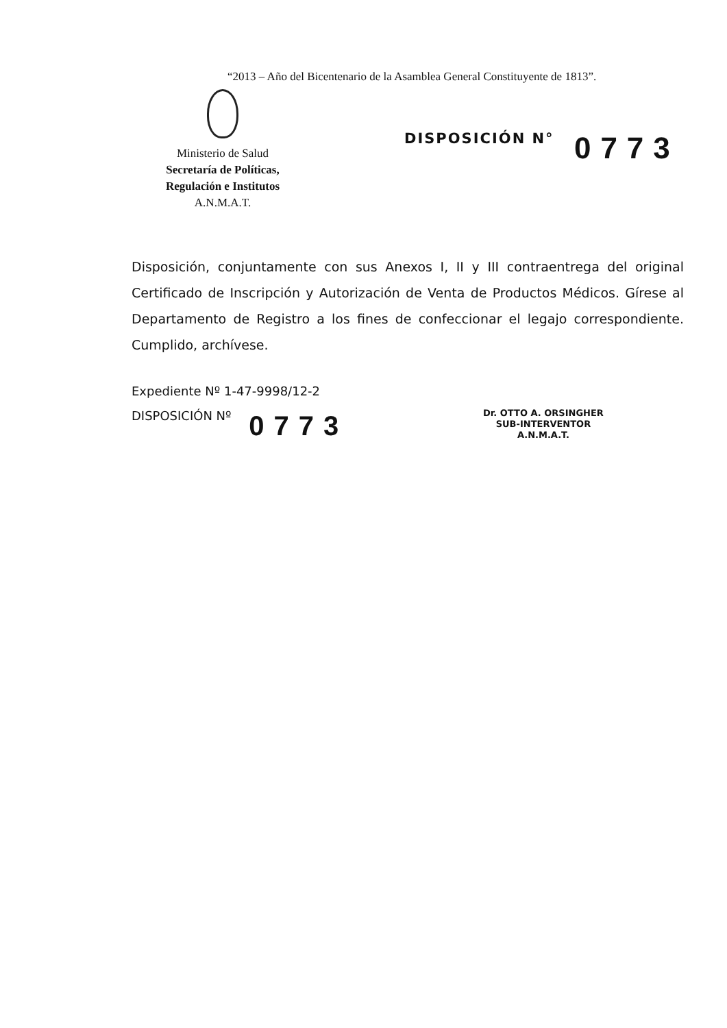“2013 – Año del Bicentenario de la Asamblea General Constituyente de 1813”.
Ministerio de Salud
Secretaría de Políticas,
Regulación e Institutos
A.N.M.A.T.
DISPOSICIÓN N° 0773
Disposición, conjuntamente con sus Anexos I, II y III contraentrega del original Certificado de Inscripción y Autorización de Venta de Productos Médicos. Gírese al Departamento de Registro a los fines de confeccionar el legajo correspondiente. Cumplido, archívese.
Expediente Nº 1-47-9998/12-2
DISPOSICIÓN Nº 0773
Dr. OTTO A. ORSINGHER
SUB-INTERVENTOR
A.N.M.A.T.